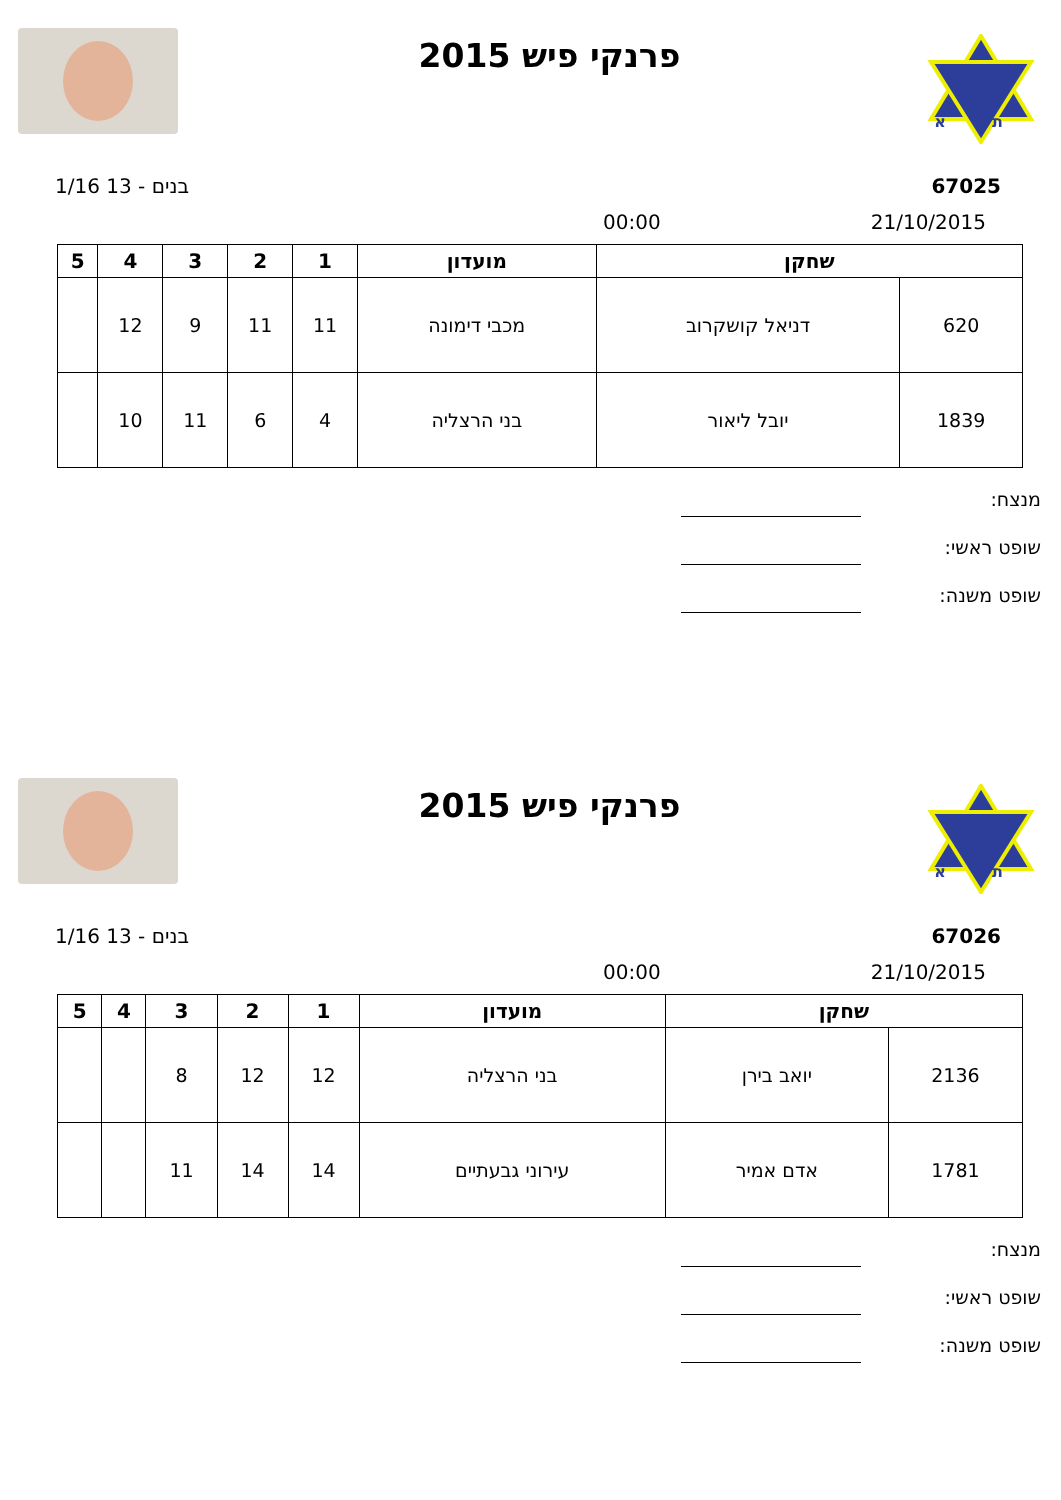א
ת
פרנקי פיש 2015
67025 בנים - 13 1/16
21/10/2015 00:00
| שחקן | | מועדון | 1 | 2 | 3 | 4 | 5 |
| --- | --- | --- | --- | --- | --- | --- | --- |
| 620 | דניאל קושקרוב | מכבי דימונה | 11 | 11 | 9 | 12 | |
| 1839 | יובל ליאור | בני הרצליה | 4 | 6 | 11 | 10 | |
מנצח:
שופט ראשי:
שופט משנה:
א
ת
פרנקי פיש 2015
67026 בנים - 13 1/16
21/10/2015 00:00
| שחקן | | מועדון | 1 | 2 | 3 | 4 | 5 |
| --- | --- | --- | --- | --- | --- | --- | --- |
| 2136 | יואב בירן | בני הרצליה | 12 | 12 | 8 | | |
| 1781 | אדם אמיר | עירוני גבעתיים | 14 | 14 | 11 | | |
מנצח:
שופט ראשי:
שופט משנה: